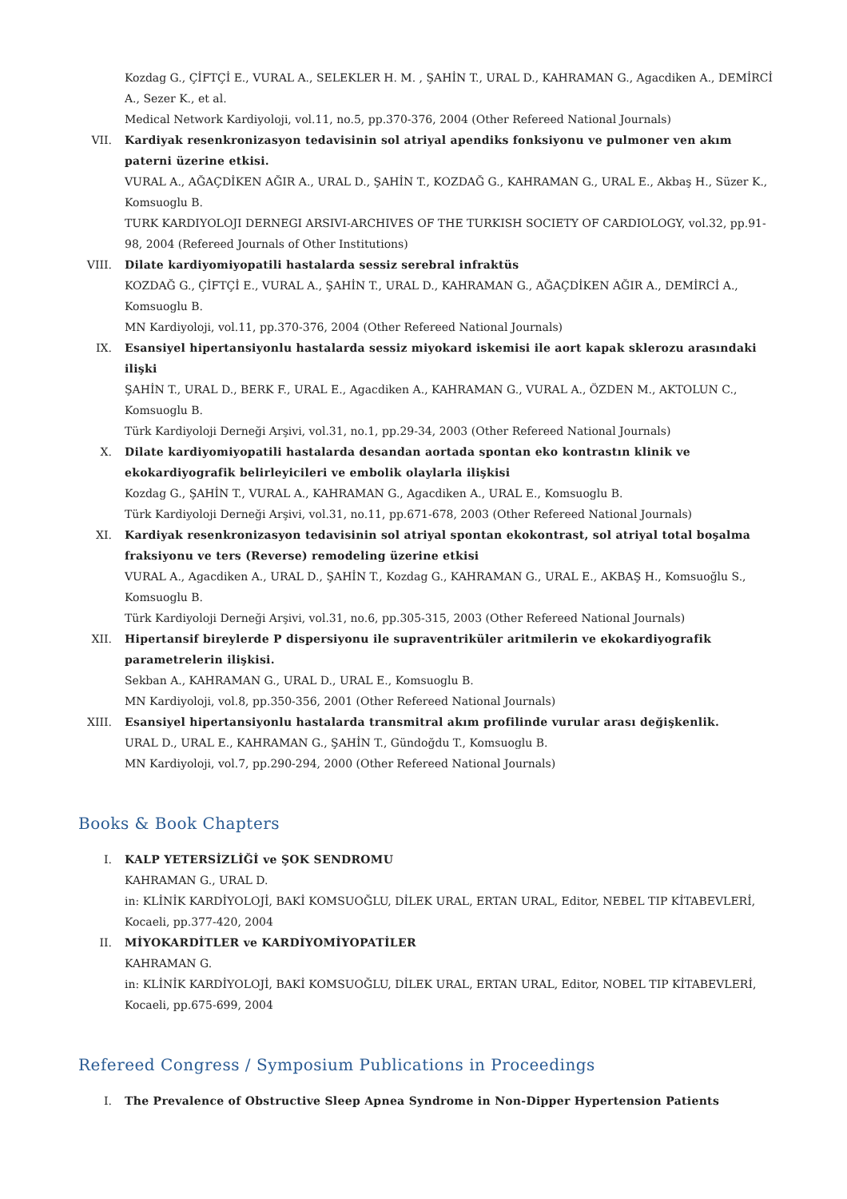Kozdag G., ÇİFTÇİ E., VURAL A., SELEKLER H. M. , ŞAHİN T., URAL D., KAHRAMAN G., Agacdiken A., DEMİRCİ A., Sezer K., et al.
Medical Network Kardiyoloji, vol.11, no.5, pp.370-376, 2004 (Other Refereed National Journals)
VII. Kardiyak resenkronizasyon tedavisinin sol atriyal apendiks fonksiyonu ve pulmoner ven akım paterni üzerine etkisi.
VURAL A., AĞAÇDİKEN AĞIR A., URAL D., ŞAHİN T., KOZDAĞ G., KAHRAMAN G., URAL E., Akbaş H., Süzer K., Komsuoglu B.
TURK KARDIYOLOJI DERNEGI ARSIVI-ARCHIVES OF THE TURKISH SOCIETY OF CARDIOLOGY, vol.32, pp.91-98, 2004 (Refereed Journals of Other Institutions)
VIII. Dilate kardiyomiyopatili hastalarda sessiz serebral infraktüs
KOZDAĞ G., ÇİFTÇİ E., VURAL A., ŞAHİN T., URAL D., KAHRAMAN G., AĞAÇDİKEN AĞIR A., DEMİRCİ A., Komsuoglu B.
MN Kardiyoloji, vol.11, pp.370-376, 2004 (Other Refereed National Journals)
IX. Esansiyel hipertansiyonlu hastalarda sessiz miyokard iskemisi ile aort kapak sklerozu arasındaki ilişki
ŞAHİN T., URAL D., BERK F., URAL E., Agacdiken A., KAHRAMAN G., VURAL A., ÖZDEN M., AKTOLUN C., Komsuoglu B.
Türk Kardiyoloji Derneği Arşivi, vol.31, no.1, pp.29-34, 2003 (Other Refereed National Journals)
X. Dilate kardiyomiyopatili hastalarda desandan aortada spontan eko kontrastın klinik ve ekokardiyografik belirleyicileri ve embolik olaylarla ilişkisi
Kozdag G., ŞAHİN T., VURAL A., KAHRAMAN G., Agacdiken A., URAL E., Komsuoglu B.
Türk Kardiyoloji Derneği Arşivi, vol.31, no.11, pp.671-678, 2003 (Other Refereed National Journals)
XI. Kardiyak resenkronizasyon tedavisinin sol atriyal spontan ekokontrast, sol atriyal total boşalma fraksiyonu ve ters (Reverse) remodeling üzerine etkisi
VURAL A., Agacdiken A., URAL D., ŞAHİN T., Kozdag G., KAHRAMAN G., URAL E., AKBAŞ H., Komsuoğlu S., Komsuoglu B.
Türk Kardiyoloji Derneği Arşivi, vol.31, no.6, pp.305-315, 2003 (Other Refereed National Journals)
XII. Hipertansif bireylerde P dispersiyonu ile supraventriküler aritmilerin ve ekokardiyografik parametrelerin ilişkisi.
Sekban A., KAHRAMAN G., URAL D., URAL E., Komsuoglu B.
MN Kardiyoloji, vol.8, pp.350-356, 2001 (Other Refereed National Journals)
XIII. Esansiyel hipertansiyonlu hastalarda transmitral akım profilinde vurular arası değişkenlik.
URAL D., URAL E., KAHRAMAN G., ŞAHİN T., Gündoğdu T., Komsuoglu B.
MN Kardiyoloji, vol.7, pp.290-294, 2000 (Other Refereed National Journals)
Books & Book Chapters
I. KALP YETERSİZLİĞİ ve ŞOK SENDROMU
KAHRAMAN G., URAL D.
in: KLİNİK KARDİYOLOJİ, BAKİ KOMSUOĞLU, DİLEK URAL, ERTAN URAL, Editor, NEBEL TIP KİTABEVLERİ, Kocaeli, pp.377-420, 2004
II. MİYOKARDİTLER ve KARDİYOMİYOPATİLER
KAHRAMAN G.
in: KLİNİK KARDİYOLOJİ, BAKİ KOMSUOĞLU, DİLEK URAL, ERTAN URAL, Editor, NOBEL TIP KİTABEVLERİ, Kocaeli, pp.675-699, 2004
Refereed Congress / Symposium Publications in Proceedings
I. The Prevalence of Obstructive Sleep Apnea Syndrome in Non-Dipper Hypertension Patients